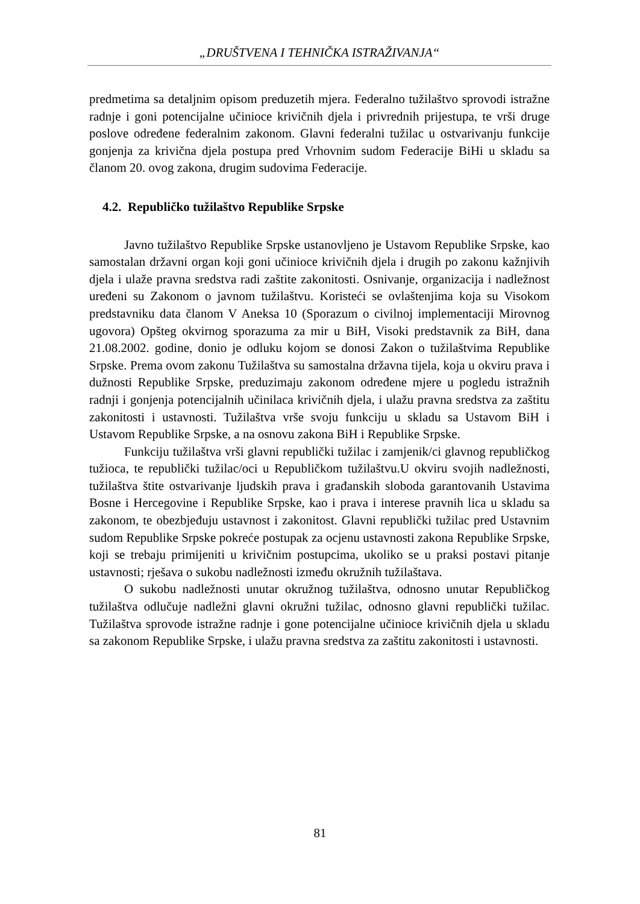„DRUŠTVENA I TEHNIČKA ISTRAŽIVANJA“
predmetima sa detaljnim opisom preduzetih mjera. Federalno tužilaštvo sprovodi istražne radnje i goni potencijalne učinioce krivičnih djela i privrednih prijestupa, te vrši druge poslove određene federalnim zakonom. Glavni federalni tužilac u ostvarivanju funkcije gonjenja za krivična djela postupa pred Vrhovnim sudom Federacije BiHi u skladu sa članom 20. ovog zakona, drugim sudovima Federacije.
4.2. Republičko tužilaštvo Republike Srpske
Javno tužilaštvo Republike Srpske ustanovljeno je Ustavom Republike Srpske, kao samostalan državni organ koji goni učinioce krivičnih djela i drugih po zakonu kažnjivih djela i ulaže pravna sredstva radi zaštite zakonitosti. Osnivanje, organizacija i nadležnost uređeni su Zakonom o javnom tužilaštvu. Koristeći se ovlaštenjima koja su Visokom predstavniku data članom V Aneksa 10 (Sporazum o civilnoj implementaciji Mirovnog ugovora) Opšteg okvirnog sporazuma za mir u BiH, Visoki predstavnik za BiH, dana 21.08.2002. godine, donio je odluku kojom se donosi Zakon o tužilaštvima Republike Srpske. Prema ovom zakonu Tužilaštva su samostalna državna tijela, koja u okviru prava i dužnosti Republike Srpske, preduzimaju zakonom određene mjere u pogledu istražnih radnji i gonjenja potencijalnih učinilaca krivičnih djela, i ulažu pravna sredstva za zaštitu zakonitosti i ustavnosti. Tužilaštva vrše svoju funkciju u skladu sa Ustavom BiH i Ustavom Republike Srpske, a na osnovu zakona BiH i Republike Srpske.
Funkciju tužilaštva vrši glavni republički tužilac i zamjenik/ci glavnog republičkog tužioca, te republički tužilac/oci u Republičkom tužilaštvu.U okviru svojih nadležnosti, tužilaštva štite ostvarivanje ljudskih prava i građanskih sloboda garantovanih Ustavima Bosne i Hercegovine i Republike Srpske, kao i prava i interese pravnih lica u skladu sa zakonom, te obezbjeđuju ustavnost i zakonitost. Glavni republički tužilac pred Ustavnim sudom Republike Srpske pokreće postupak za ocjenu ustavnosti zakona Republike Srpske, koji se trebaju primijeniti u krivičnim postupcima, ukoliko se u praksi postavi pitanje ustavnosti; rješava o sukobu nadležnosti između okružnih tužilaštava.
O sukobu nadležnosti unutar okružnog tužilaštva, odnosno unutar Republičkog tužilaštva odlučuje nadležni glavni okružni tužilac, odnosno glavni republički tužilac. Tužilaštva sprovode istražne radnje i gone potencijalne učinioce krivičnih djela u skladu sa zakonom Republike Srpske, i ulažu pravna sredstva za zaštitu zakonitosti i ustavnosti.
81